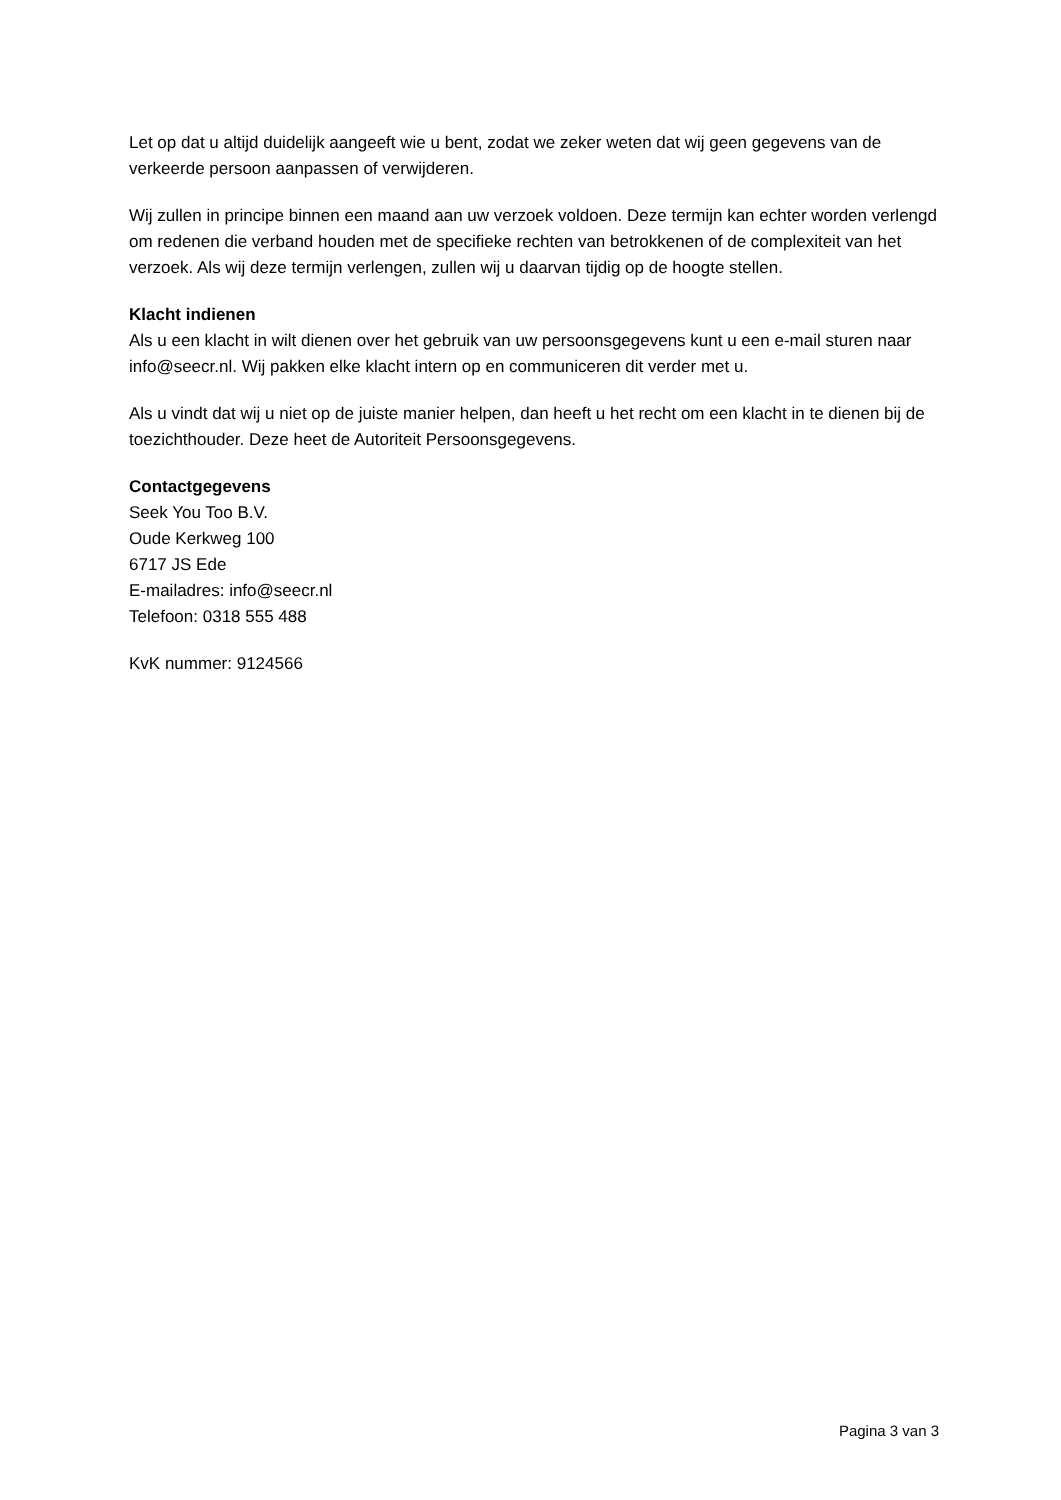Let op dat u altijd duidelijk aangeeft wie u bent, zodat we zeker weten dat wij geen gegevens van de verkeerde persoon aanpassen of verwijderen.
Wij zullen in principe binnen een maand aan uw verzoek voldoen. Deze termijn kan echter worden verlengd om redenen die verband houden met de specifieke rechten van betrokkenen of de complexiteit van het verzoek. Als wij deze termijn verlengen, zullen wij u daarvan tijdig op de hoogte stellen.
Klacht indienen
Als u een klacht in wilt dienen over het gebruik van uw persoonsgegevens kunt u een e-mail sturen naar info@seecr.nl. Wij pakken elke klacht intern op en communiceren dit verder met u.
Als u vindt dat wij u niet op de juiste manier helpen, dan heeft u het recht om een klacht in te dienen bij de toezichthouder. Deze heet de Autoriteit Persoonsgegevens.
Contactgegevens
Seek You Too B.V.
Oude Kerkweg 100
6717 JS Ede
E-mailadres: info@seecr.nl
Telefoon: 0318 555 488
KvK nummer: 9124566
Pagina 3 van 3